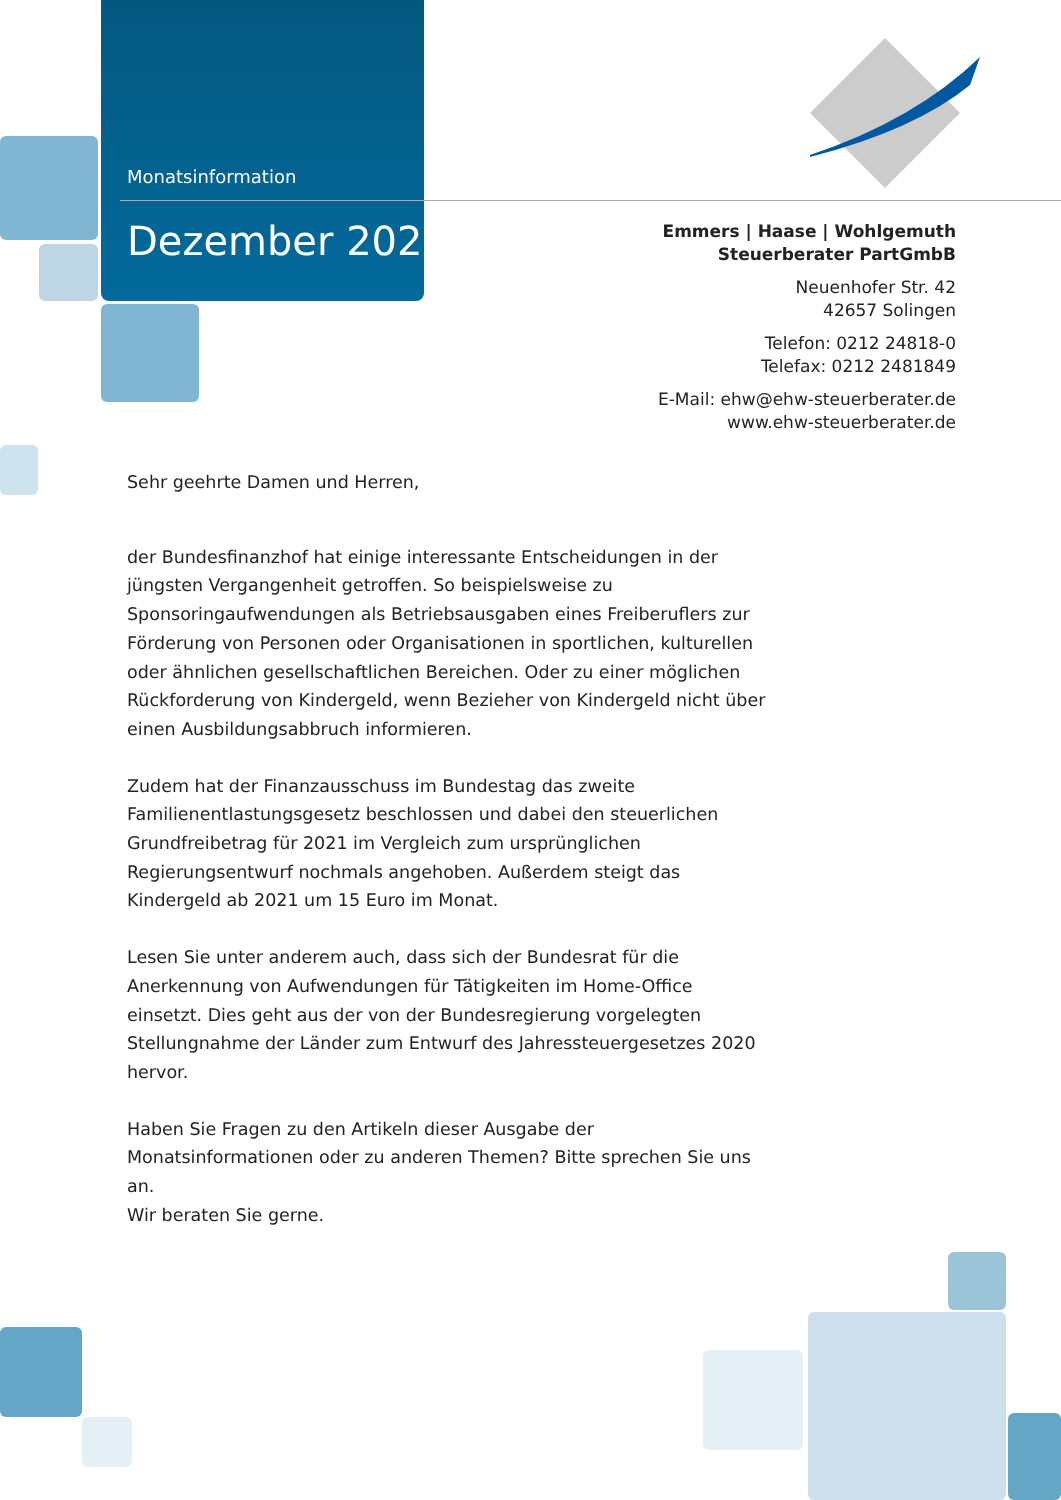Monatsinformation
Dezember 2020
Emmers | Haase | Wohlgemuth
Steuerberater PartGmbB
Neuenhofer Str. 42
42657 Solingen
Telefon: 0212 24818-0
Telefax: 0212 2481849
E-Mail: ehw@ehw-steuerberater.de
www.ehw-steuerberater.de
Sehr geehrte Damen und Herren,
der Bundesfinanzhof hat einige interessante Entscheidungen in der jüngsten Vergangenheit getroffen. So beispielsweise zu Sponsoringaufwendungen als Betriebsausgaben eines Freiberuflers zur Förderung von Personen oder Organisationen in sportlichen, kulturellen oder ähnlichen gesellschaftlichen Bereichen. Oder zu einer möglichen Rückforderung von Kindergeld, wenn Bezieher von Kindergeld nicht über einen Ausbildungsabbruch informieren.
Zudem hat der Finanzausschuss im Bundestag das zweite Familienentlastungsgesetz beschlossen und dabei den steuerlichen Grundfreibetrag für 2021 im Vergleich zum ursprünglichen Regierungsentwurf nochmals angehoben. Außerdem steigt das Kindergeld ab 2021 um 15 Euro im Monat.
Lesen Sie unter anderem auch, dass sich der Bundesrat für die Anerkennung von Aufwendungen für Tätigkeiten im Home-Office einsetzt. Dies geht aus der von der Bundesregierung vorgelegten Stellungnahme der Länder zum Entwurf des Jahressteuergesetzes 2020 hervor.
Haben Sie Fragen zu den Artikeln dieser Ausgabe der Monatsinformationen oder zu anderen Themen? Bitte sprechen Sie uns an.
Wir beraten Sie gerne.